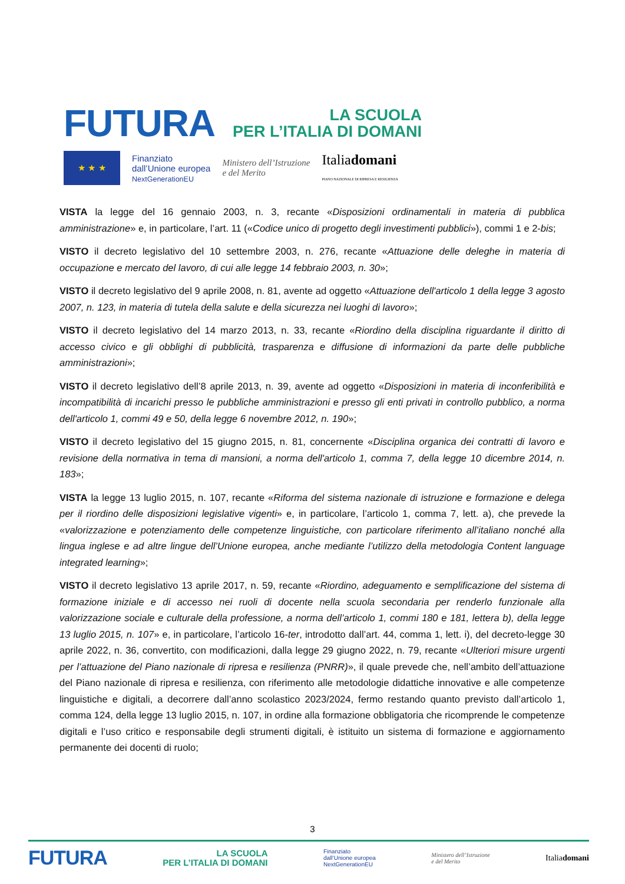FUTURA LA SCUOLA
PER L’ITALIA DI DOMANI
★ ★ ★
Finanziato
dall’Unione europea
NextGenerationEU
Ministero dell’Istruzione
e del Merito
Italiadomani
PIANO NAZIONALE DI RIPRESA E RESILIENZA
VISTA la legge del 16 gennaio 2003, n. 3, recante «Disposizioni ordinamentali in materia di pubblica amministrazione» e, in particolare, l’art. 11 («Codice unico di progetto degli investimenti pubblici»), commi 1 e 2-bis;
VISTO il decreto legislativo del 10 settembre 2003, n. 276, recante «Attuazione delle deleghe in materia di occupazione e mercato del lavoro, di cui alle legge 14 febbraio 2003, n. 30»;
VISTO il decreto legislativo del 9 aprile 2008, n. 81, avente ad oggetto «Attuazione dell'articolo 1 della legge 3 agosto 2007, n. 123, in materia di tutela della salute e della sicurezza nei luoghi di lavoro»;
VISTO il decreto legislativo del 14 marzo 2013, n. 33, recante «Riordino della disciplina riguardante il diritto di accesso civico e gli obblighi di pubblicità, trasparenza e diffusione di informazioni da parte delle pubbliche amministrazioni»;
VISTO il decreto legislativo dell’8 aprile 2013, n. 39, avente ad oggetto «Disposizioni in materia di inconferibilità e incompatibilità di incarichi presso le pubbliche amministrazioni e presso gli enti privati in controllo pubblico, a norma dell'articolo 1, commi 49 e 50, della legge 6 novembre 2012, n. 190»;
VISTO il decreto legislativo del 15 giugno 2015, n. 81, concernente «Disciplina organica dei contratti di lavoro e revisione della normativa in tema di mansioni, a norma dell'articolo 1, comma 7, della legge 10 dicembre 2014, n. 183»;
VISTA la legge 13 luglio 2015, n. 107, recante «Riforma del sistema nazionale di istruzione e formazione e delega per il riordino delle disposizioni legislative vigenti» e, in particolare, l’articolo 1, comma 7, lett. a), che prevede la «valorizzazione e potenziamento delle competenze linguistiche, con particolare riferimento all’italiano nonché alla lingua inglese e ad altre lingue dell’Unione europea, anche mediante l’utilizzo della metodologia Content language integrated learning»;
VISTO il decreto legislativo 13 aprile 2017, n. 59, recante «Riordino, adeguamento e semplificazione del sistema di formazione iniziale e di accesso nei ruoli di docente nella scuola secondaria per renderlo funzionale alla valorizzazione sociale e culturale della professione, a norma dell’articolo 1, commi 180 e 181, lettera b), della legge 13 luglio 2015, n. 107» e, in particolare, l’articolo 16-ter, introdotto dall’art. 44, comma 1, lett. i), del decreto-legge 30 aprile 2022, n. 36, convertito, con modificazioni, dalla legge 29 giugno 2022, n. 79, recante «Ulteriori misure urgenti per l’attuazione del Piano nazionale di ripresa e resilienza (PNRR)», il quale prevede che, nell’ambito dell’attuazione del Piano nazionale di ripresa e resilienza, con riferimento alle metodologie didattiche innovative e alle competenze linguistiche e digitali, a decorrere dall’anno scolastico 2023/2024, fermo restando quanto previsto dall’articolo 1, comma 124, della legge 13 luglio 2015, n. 107, in ordine alla formazione obbligatoria che ricomprende le competenze digitali e l’uso critico e responsabile degli strumenti digitali, è istituito un sistema di formazione e aggiornamento permanente dei docenti di ruolo;
3
FUTURA LA SCUOLA
PER L’ITALIA DI DOMANI Finanziato
dall’Unione europea
NextGenerationEU Ministero dell’Istruzione
e del Merito Italiadomani